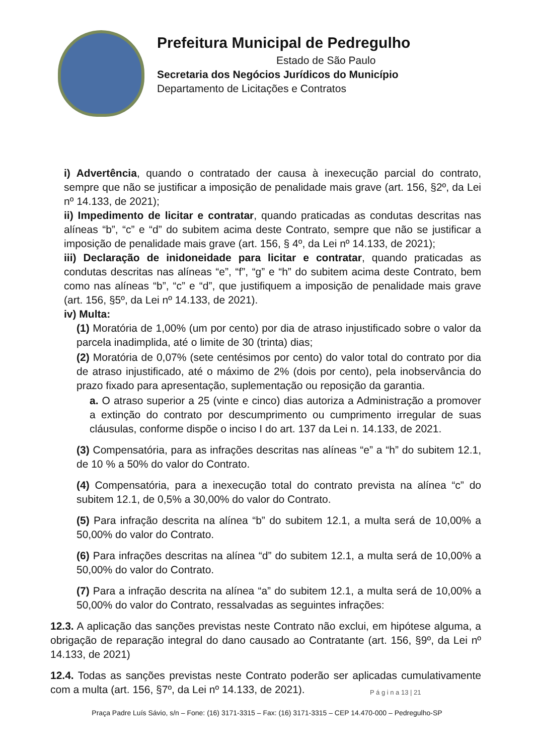Prefeitura Municipal de Pedregulho
Estado de São Paulo
Secretaria dos Negócios Jurídicos do Município
Departamento de Licitações e Contratos
i) Advertência, quando o contratado der causa à inexecução parcial do contrato, sempre que não se justificar a imposição de penalidade mais grave (art. 156, §2º, da Lei nº 14.133, de 2021);
ii) Impedimento de licitar e contratar, quando praticadas as condutas descritas nas alíneas “b”, “c” e “d” do subitem acima deste Contrato, sempre que não se justificar a imposição de penalidade mais grave (art. 156, § 4º, da Lei nº 14.133, de 2021);
iii) Declaração de inidoneidade para licitar e contratar, quando praticadas as condutas descritas nas alíneas “e”, “f”, “g” e “h” do subitem acima deste Contrato, bem como nas alíneas “b”, “c” e “d”, que justifiquem a imposição de penalidade mais grave (art. 156, §5º, da Lei nº 14.133, de 2021).
iv) Multa:
(1) Moratória de 1,00% (um por cento) por dia de atraso injustificado sobre o valor da parcela inadimplida, até o limite de 30 (trinta) dias;
(2) Moratória de 0,07% (sete centésimos por cento) do valor total do contrato por dia de atraso injustificado, até o máximo de 2% (dois por cento), pela inobservância do prazo fixado para apresentação, suplementação ou reposição da garantia.
a. O atraso superior a 25 (vinte e cinco) dias autoriza a Administração a promover a extinção do contrato por descumprimento ou cumprimento irregular de suas cláusulas, conforme dispõe o inciso I do art. 137 da Lei n. 14.133, de 2021.
(3) Compensatória, para as infrações descritas nas alíneas “e” a “h” do subitem 12.1, de 10 % a 50% do valor do Contrato.
(4) Compensatória, para a inexecução total do contrato prevista na alínea “c” do subitem 12.1, de 0,5% a 30,00% do valor do Contrato.
(5) Para infração descrita na alínea “b” do subitem 12.1, a multa será de 10,00% a 50,00% do valor do Contrato.
(6) Para infrações descritas na alínea “d” do subitem 12.1, a multa será de 10,00% a 50,00% do valor do Contrato.
(7) Para a infração descrita na alínea “a” do subitem 12.1, a multa será de 10,00% a 50,00% do valor do Contrato, ressalvadas as seguintes infrações:
12.3. A aplicação das sanções previstas neste Contrato não exclui, em hipótese alguma, a obrigação de reparação integral do dano causado ao Contratante (art. 156, §9º, da Lei nº 14.133, de 2021)
12.4. Todas as sanções previstas neste Contrato poderão ser aplicadas cumulativamente com a multa (art. 156, §7º, da Lei nº 14.133, de 2021).
P á g i n a 13 | 21
Praça Padre Luís Sávio, s/n – Fone: (16) 3171-3315 – Fax: (16) 3171-3315 – CEP 14.470-000 – Pedregulho-SP